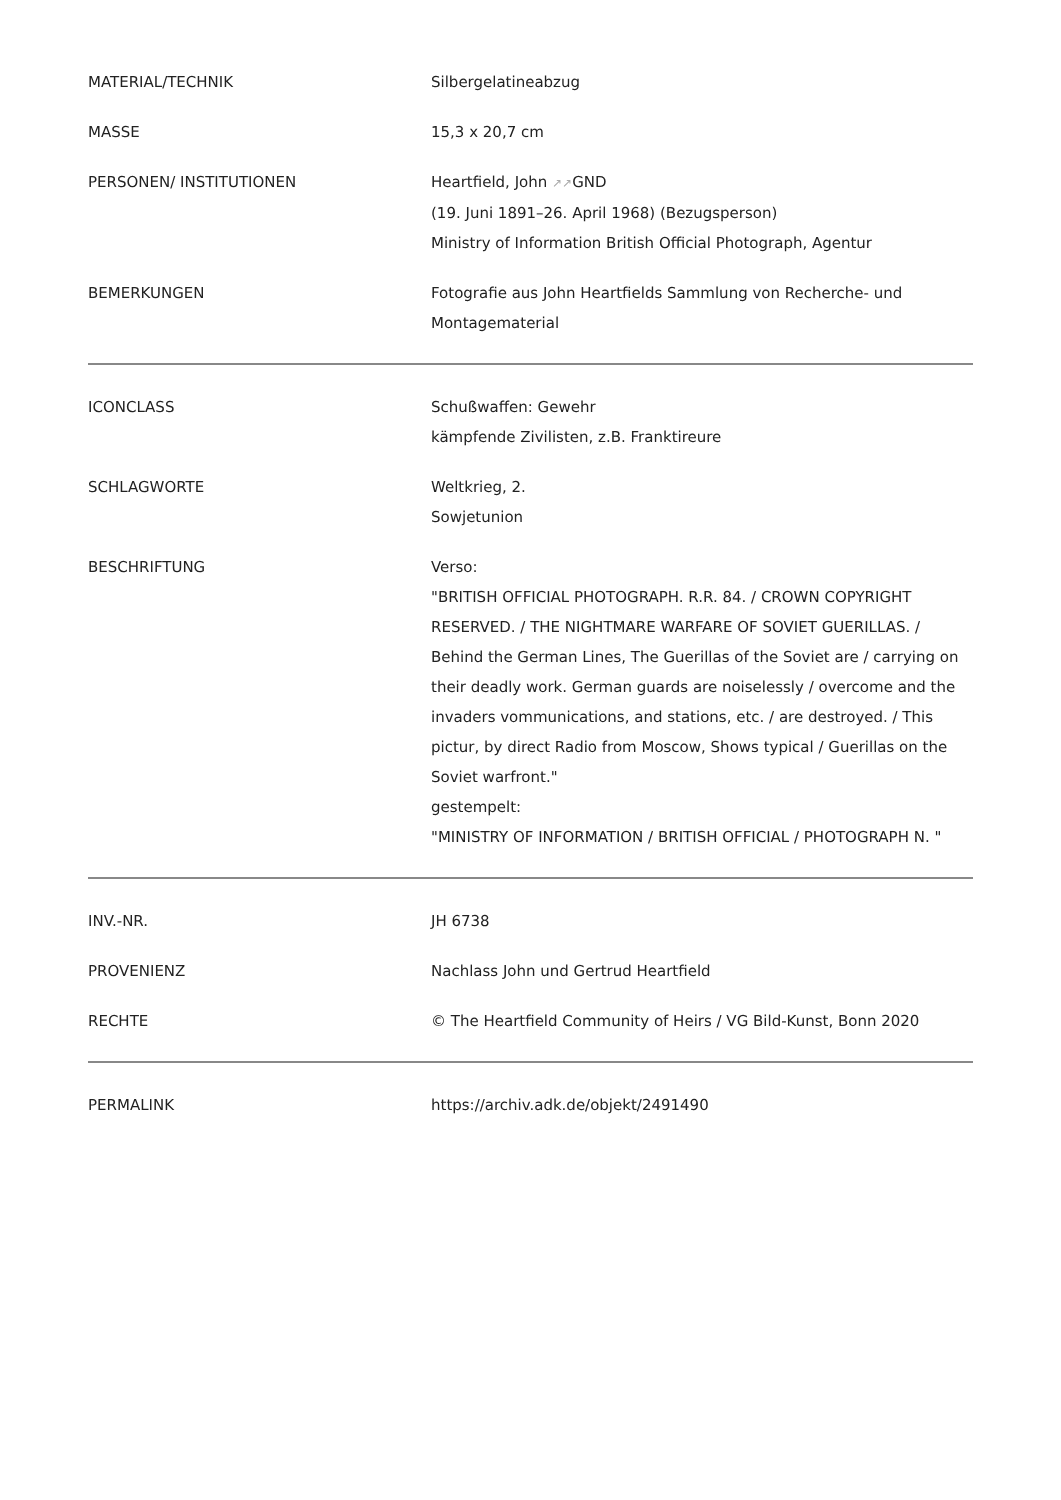| MATERIAL/TECHNIK | Silbergelatineabzug |
| MASSE | 15,3 x 20,7 cm |
| PERSONEN/ INSTITUTIONEN | Heartfield, John ↗↗ GND (19. Juni 1891–26. April 1968) (Bezugsperson) Ministry of Information British Official Photograph, Agentur |
| BEMERKUNGEN | Fotografie aus John Heartfields Sammlung von Recherche- und Montagematerial |
| ICONCLASS | Schußwaffen: Gewehr kämpfende Zivilisten, z.B. Franktireure |
| SCHLAGWORTE | Weltkrieg, 2. Sowjetunion |
| BESCHRIFTUNG | Verso: "BRITISH OFFICIAL PHOTOGRAPH. R.R. 84. / CROWN COPYRIGHT RESERVED. / THE NIGHTMARE WARFARE OF SOVIET GUERILLAS. / Behind the German Lines, The Guerillas of the Soviet are / carrying on their deadly work. German guards are noiselessly / overcome and the invaders vommunications, and stations, etc. / are destroyed. / This pictur, by direct Radio from Moscow, Shows typical / Guerillas on the Soviet warfront." gestempelt: "MINISTRY OF INFORMATION / BRITISH OFFICIAL / PHOTOGRAPH N. " |
| INV.-NR. | JH 6738 |
| PROVENIENZ | Nachlass John und Gertrud Heartfield |
| RECHTE | © The Heartfield Community of Heirs / VG Bild-Kunst, Bonn 2020 |
| PERMALINK | https://archiv.adk.de/objekt/2491490 |